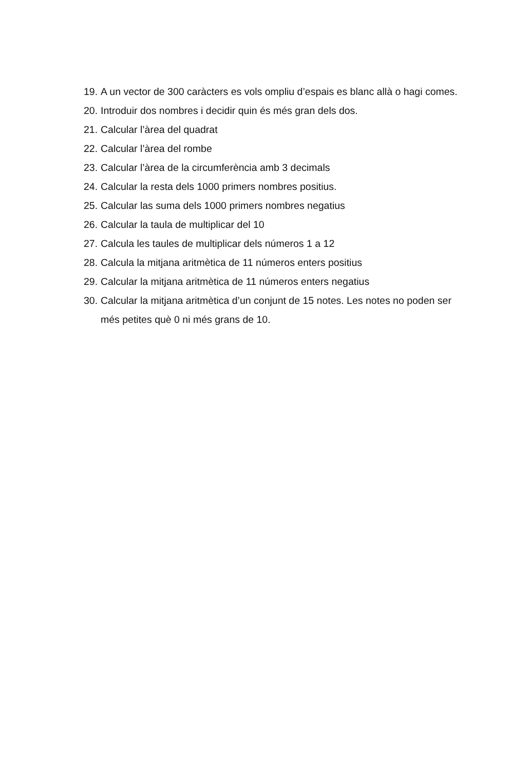19. A un vector de 300 caràcters es vols ompliu d’espais es blanc allà o hagi comes.
20. Introduir dos nombres i decidir quin és més gran dels dos.
21. Calcular l’àrea del quadrat
22. Calcular l’àrea del rombe
23. Calcular l’àrea de la circumferència amb 3 decimals
24. Calcular la resta dels 1000 primers nombres positius.
25. Calcular las suma dels 1000 primers nombres negatius
26. Calcular la taula de multiplicar del 10
27. Calcula les taules de multiplicar dels números 1 a 12
28. Calcula la mitjana aritmètica de 11 números enters positius
29. Calcular la mitjana aritmètica de 11 números enters negatius
30. Calcular la mitjana aritmètica d’un conjunt de 15 notes. Les notes no poden ser més petites què 0 ni més grans de 10.